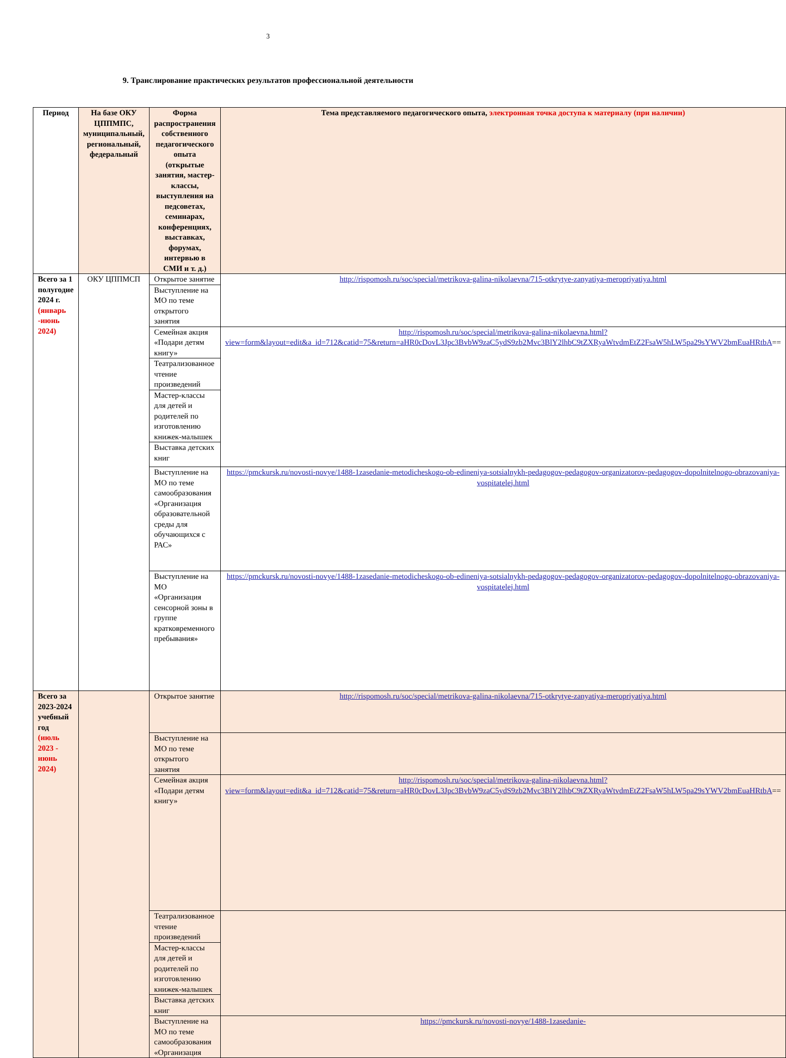3
9. Транслирование практических результатов профессиональной деятельности
| Период | На базе ОКУ ЦППМПС, муниципальный, региональный, федеральный | Форма распространения собственного педагогического опыта (открытые занятия, мастер-классы, выступления на педсоветах, семинарах, конференциях, выставках, форумах, интервью в СМИ и т. д.) | Тема представляемого педагогического опыта, электронная точка доступа к материалу (при наличии) |
| --- | --- | --- | --- |
| Всего за 1 полугодие 2024 г. (январь -июнь 2024) | ОКУ ЦППМСП | Открытое занятие | http://rispomosh.ru/soc/special/metrikova-galina-nikolaevna/715-otkrytye-zanyatiya-meropriyatiya.html |
| | | Выступление на МО по теме открытого занятия | |
| | | Семейная акция «Подари детям книгу» | http://rispomosh.ru/soc/special/metrikova-galina-nikolaevna.html?view=form&layout=edit&a_id=712&catid=75&return=aHR0cDovL3Jpc3BvbW9zaC5ydS9zb2Mvc3BlY2lhbC9tZXRyaWtvdmEtZ2FsaW5hLW5pa29sYWV2bmEuaHRtbA == |
| | | Театрализованное чтение произведений | |
| | | Мастер-классы для детей и родителей по изготовлению книжек-малышек | |
| | | Выставка детских книг | |
| | | Выступление на МО по теме самообразования «Организация образовательной среды для обучающихся с РАС» | https://pmckursk.ru/novosti-novye/1488-1zasedanie-metodicheskogo-ob-edineniya-sotsialnykh-pedagogov-pedagogov-organizatorov-pedagogov-dopolnitelnogo-obrazovaniya-vospitatelej.html |
| | | Выступление на МО «Организация сенсорной зоны в группе кратковременного пребывания» | https://pmckursk.ru/novosti-novye/1488-1zasedanie-metodicheskogo-ob-edineniya-sotsialnykh-pedagogov-pedagogov-organizatorov-pedagogov-dopolnitelnogo-obrazovaniya-vospitatelej.html |
| Всего за 2023-2024 учебный год (июль 2023 - июнь 2024) | | Открытое занятие | http://rispomosh.ru/soc/special/metrikova-galina-nikolaevna/715-otkrytye-zanyatiya-meropriyatiya.html |
| | | Выступление на МО по теме открытого занятия | |
| | | Семейная акция «Подари детям книгу» | http://rispomosh.ru/soc/special/metrikova-galina-nikolaevna.html?view=form&layout=edit&a_id=712&catid=75&return=aHR0cDovL3Jpc3BvbW9zaC5ydS9zb2Mvc3BlY2lhbC9tZXRyaWtvdmEtZ2FsaW5hLW5pa29sYWV2bmEuaHRtbA == |
| | | Театрализованное чтение произведений | |
| | | Мастер-классы для детей и родителей по изготовлению книжек-малышек | |
| | | Выставка детских книг | |
| | | Выступление на МО по теме самообразования «Организация | https://pmckursk.ru/novosti-novye/1488-1zasedanie- |